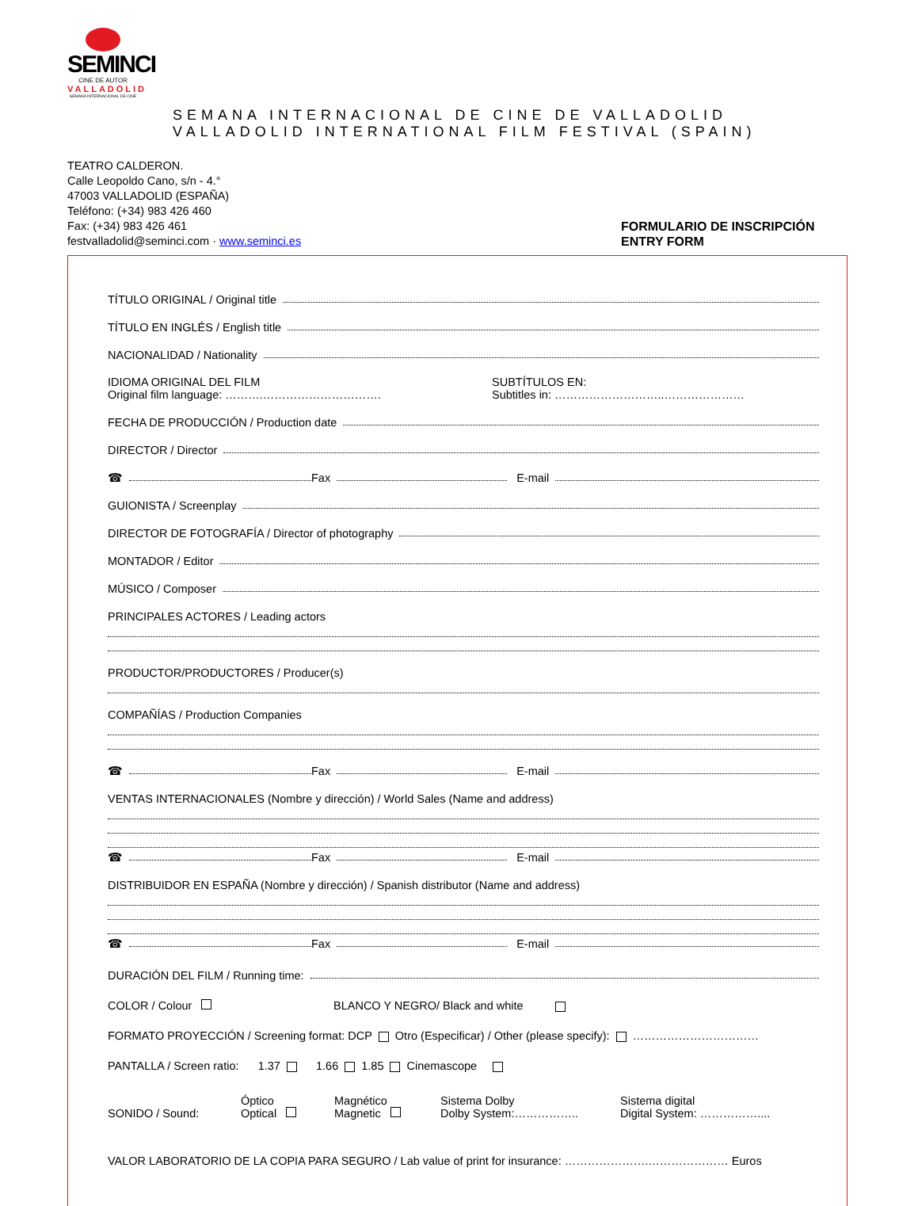SEMINCI
CINE DE AUTOR
VALLADOLID
SEMANA INTERNACIONAL DE CINE
SEMANA INTERNACIONAL DE CINE DE VALLADOLID
VALLADOLID INTERNATIONAL FILM FESTIVAL (SPAIN)
TEATRO CALDERON.
Calle Leopoldo Cano, s/n - 4.°
47003 VALLADOLID (ESPAÑA)
Teléfono: (+34) 983 426 460
Fax: (+34) 983 426 461
festvalladolid@seminci.com · www.seminci.es
FORMULARIO DE INSCRIPCIÓN
ENTRY FORM
TÍTULO ORIGINAL / Original title
TÍTULO EN INGLÉS / English title
NACIONALIDAD / Nationality
IDIOMA ORIGINAL DEL FILM
Original film language: ……….………………………….
SUBTÍTULOS EN:
Subtitles in: ………………………..…………………
FECHA DE PRODUCCIÓN / Production date
DIRECTOR / Director
☎ Fax E-mail
GUIONISTA / Screenplay
DIRECTOR DE FOTOGRAFÍA / Director of photography
MONTADOR / Editor
MÚSICO / Composer
PRINCIPALES ACTORES / Leading actors
PRODUCTOR/PRODUCTORES / Producer(s)
COMPAÑÍAS / Production Companies
☎ Fax E-mail
VENTAS INTERNACIONALES (Nombre y dirección) / World Sales (Name and address)
☎ Fax E-mail
DISTRIBUIDOR EN ESPAÑA (Nombre y dirección) / Spanish distributor (Name and address)
☎ Fax E-mail
DURACIÓN DEL FILM / Running time:
COLOR / Colour BLANCO Y NEGRO/ Black and white
FORMATO PROYECCIÓN / Screening format: DCP Otro (Especificar) / Other (please specify): ……………………………
PANTALLA / Screen ratio: 1.37 1.66 1.85 Cinemascope
SONIDO / Sound: Óptico
Optical Magnético
Magnetic Sistema Dolby
Dolby System:…………….. Sistema digital
Digital System: ……………....
VALOR LABORATORIO DE LA COPIA PARA SEGURO / Lab value of print for insurance: ………………….………………… Euros